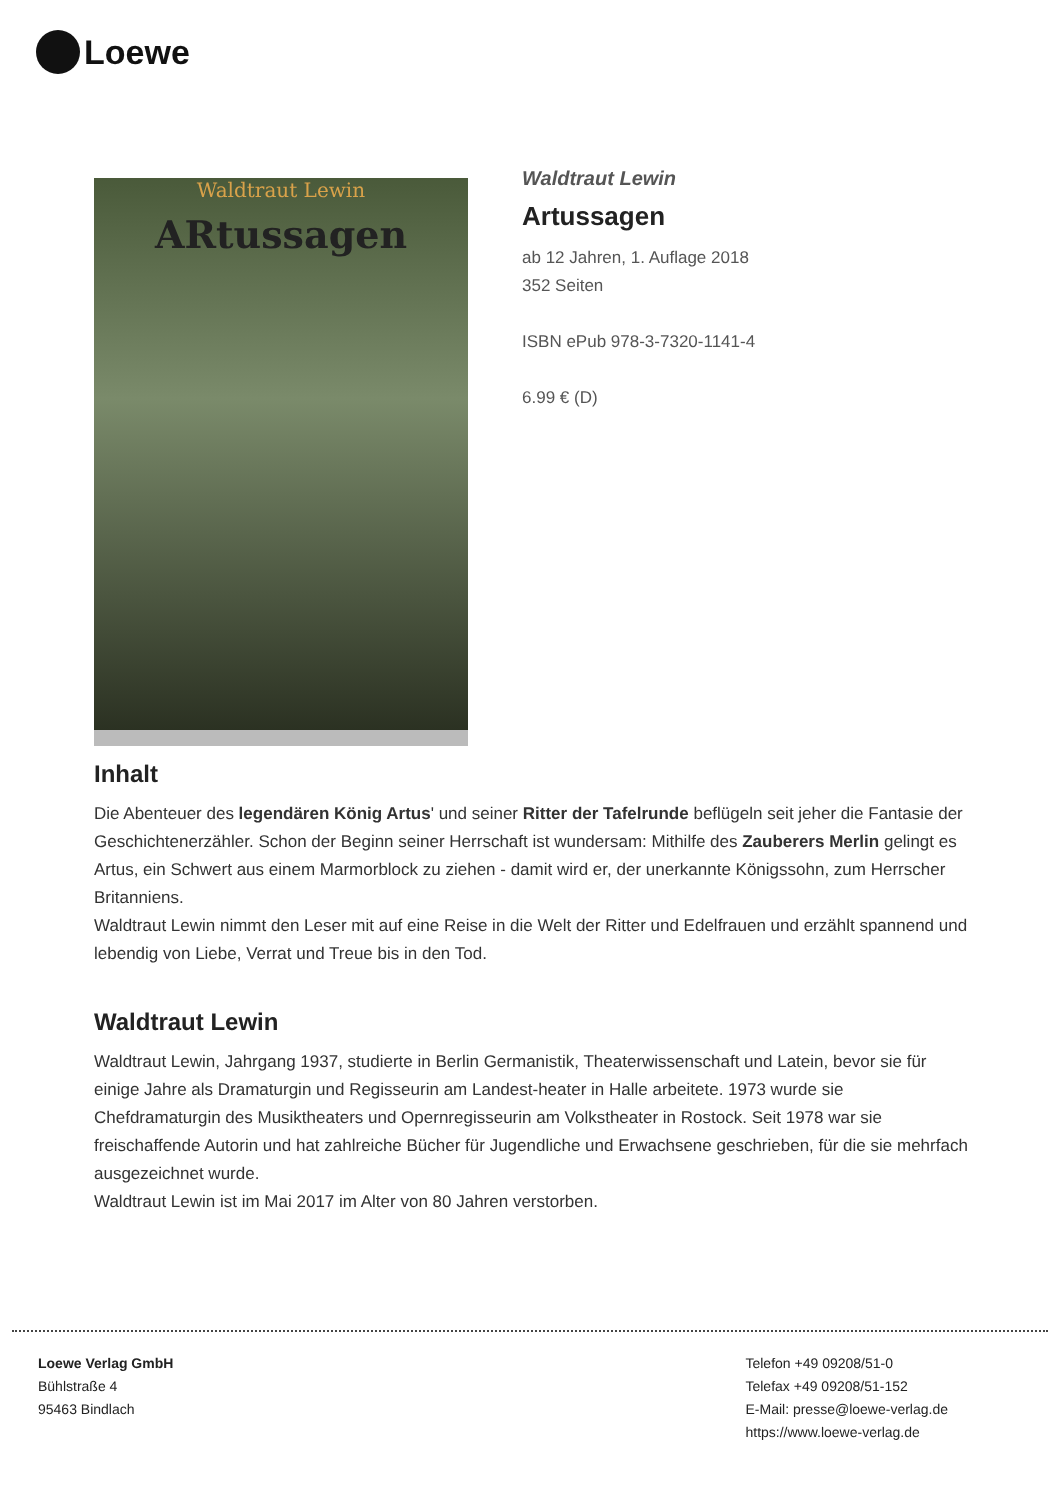Loewe
Waldtraut Lewin
ARtussagen
Waldtraut Lewin
Artussagen
ab 12 Jahren, 1. Auflage 2018
352 Seiten
ISBN ePub 978-3-7320-1141-4
6.99 € (D)
Inhalt
Die Abenteuer des legendären König Artus' und seiner Ritter der Tafelrunde beflügeln seit jeher die Fantasie der Geschichtenerzähler. Schon der Beginn seiner Herrschaft ist wundersam: Mithilfe des Zauberers Merlin gelingt es Artus, ein Schwert aus einem Marmorblock zu ziehen - damit wird er, der unerkannte Königssohn, zum Herrscher Britanniens.
Waldtraut Lewin nimmt den Leser mit auf eine Reise in die Welt der Ritter und Edelfrauen und erzählt spannend und lebendig von Liebe, Verrat und Treue bis in den Tod.
Waldtraut Lewin
Waldtraut Lewin, Jahrgang 1937, studierte in Berlin Germanistik, Theaterwissenschaft und Latein, bevor sie für einige Jahre als Dramaturgin und Regisseurin am Landest-heater in Halle arbeitete. 1973 wurde sie Chefdramaturgin des Musiktheaters und Opernregisseurin am Volkstheater in Rostock. Seit 1978 war sie freischaffende Autorin und hat zahlreiche Bücher für Jugendliche und Erwachsene geschrieben, für die sie mehrfach ausgezeichnet wurde.
Waldtraut Lewin ist im Mai 2017 im Alter von 80 Jahren verstorben.
Loewe Verlag GmbH
Bühlstraße 4
95463 Bindlach
Telefon +49 09208/51-0
Telefax +49 09208/51-152
E-Mail: presse@loewe-verlag.de
https://www.loewe-verlag.de